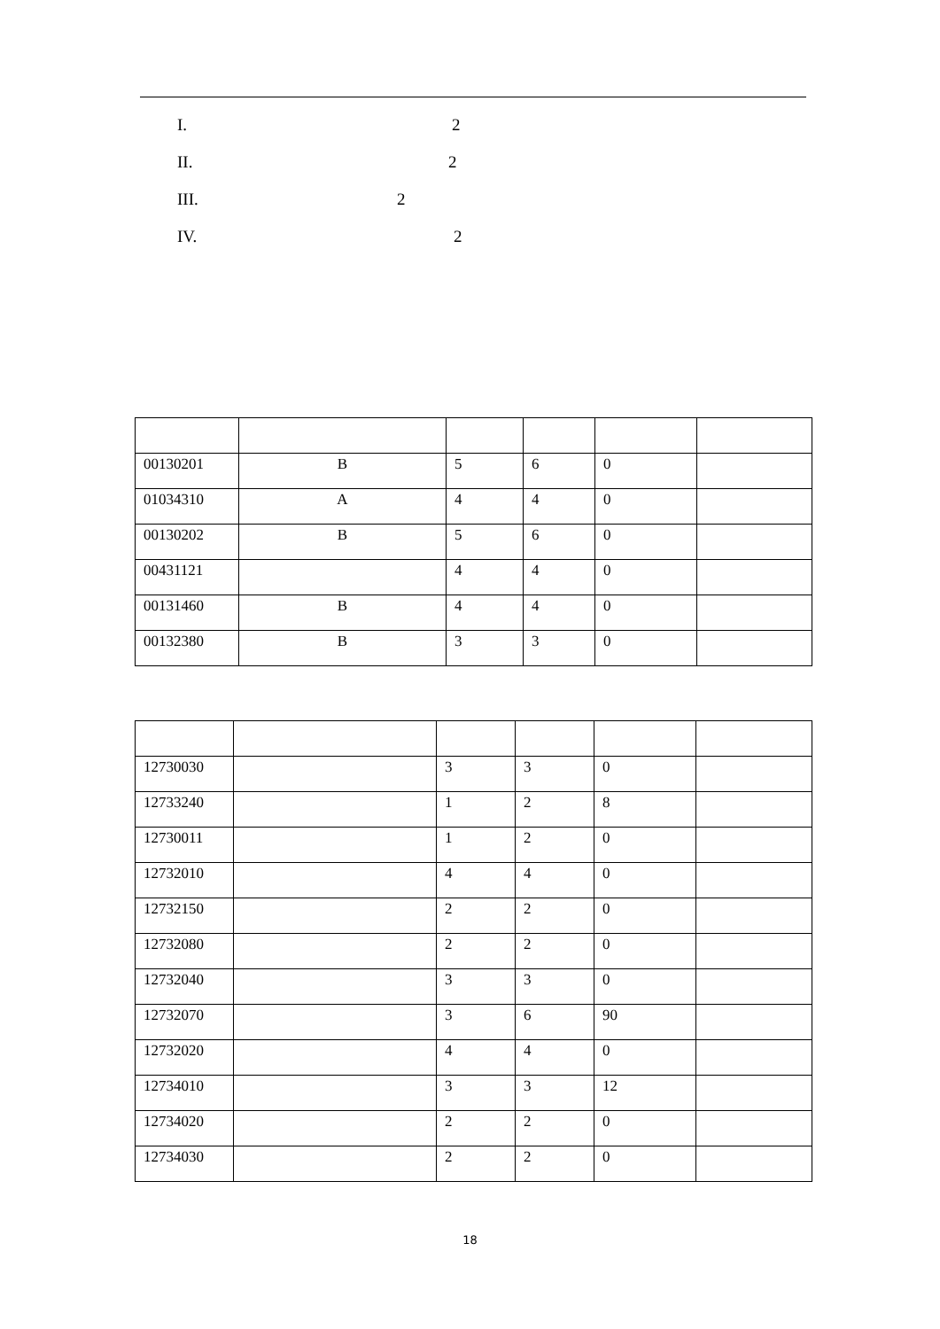I. 2
II. 2
III. 2
IV. 2
| 00130201 | B | 5 | 6 | 0 | |
| 01034310 | A | 4 | 4 | 0 | |
| 00130202 | B | 5 | 6 | 0 | |
| 00431121 | | 4 | 4 | 0 | |
| 00131460 | B | 4 | 4 | 0 | |
| 00132380 | B | 3 | 3 | 0 | |
| 12730030 | | 3 | 3 | 0 | |
| 12733240 | | 1 | 2 | 8 | |
| 12730011 | | 1 | 2 | 0 | |
| 12732010 | | 4 | 4 | 0 | |
| 12732150 | | 2 | 2 | 0 | |
| 12732080 | | 2 | 2 | 0 | |
| 12732040 | | 3 | 3 | 0 | |
| 12732070 | | 3 | 6 | 90 | |
| 12732020 | | 4 | 4 | 0 | |
| 12734010 | | 3 | 3 | 12 | |
| 12734020 | | 2 | 2 | 0 | |
| 12734030 | | 2 | 2 | 0 | |
18